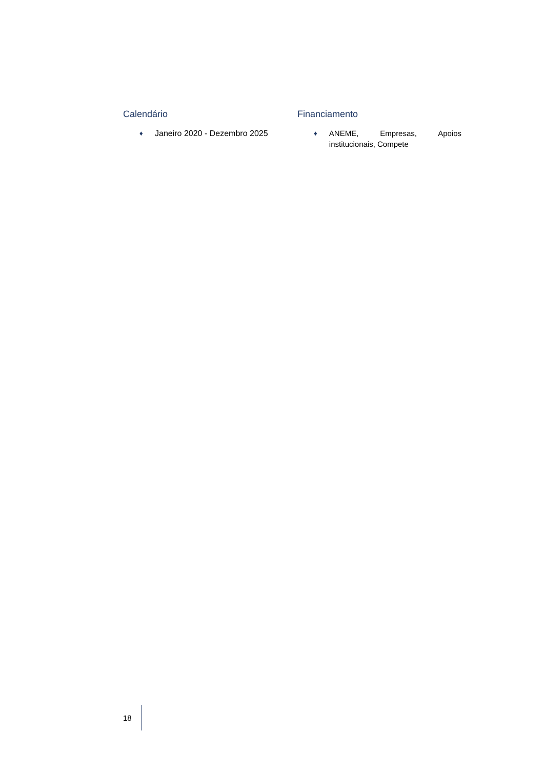Calendário
♦ Janeiro 2020 - Dezembro 2025
Financiamento
♦ ANEME, Empresas, Apoios institucionais, Compete
18